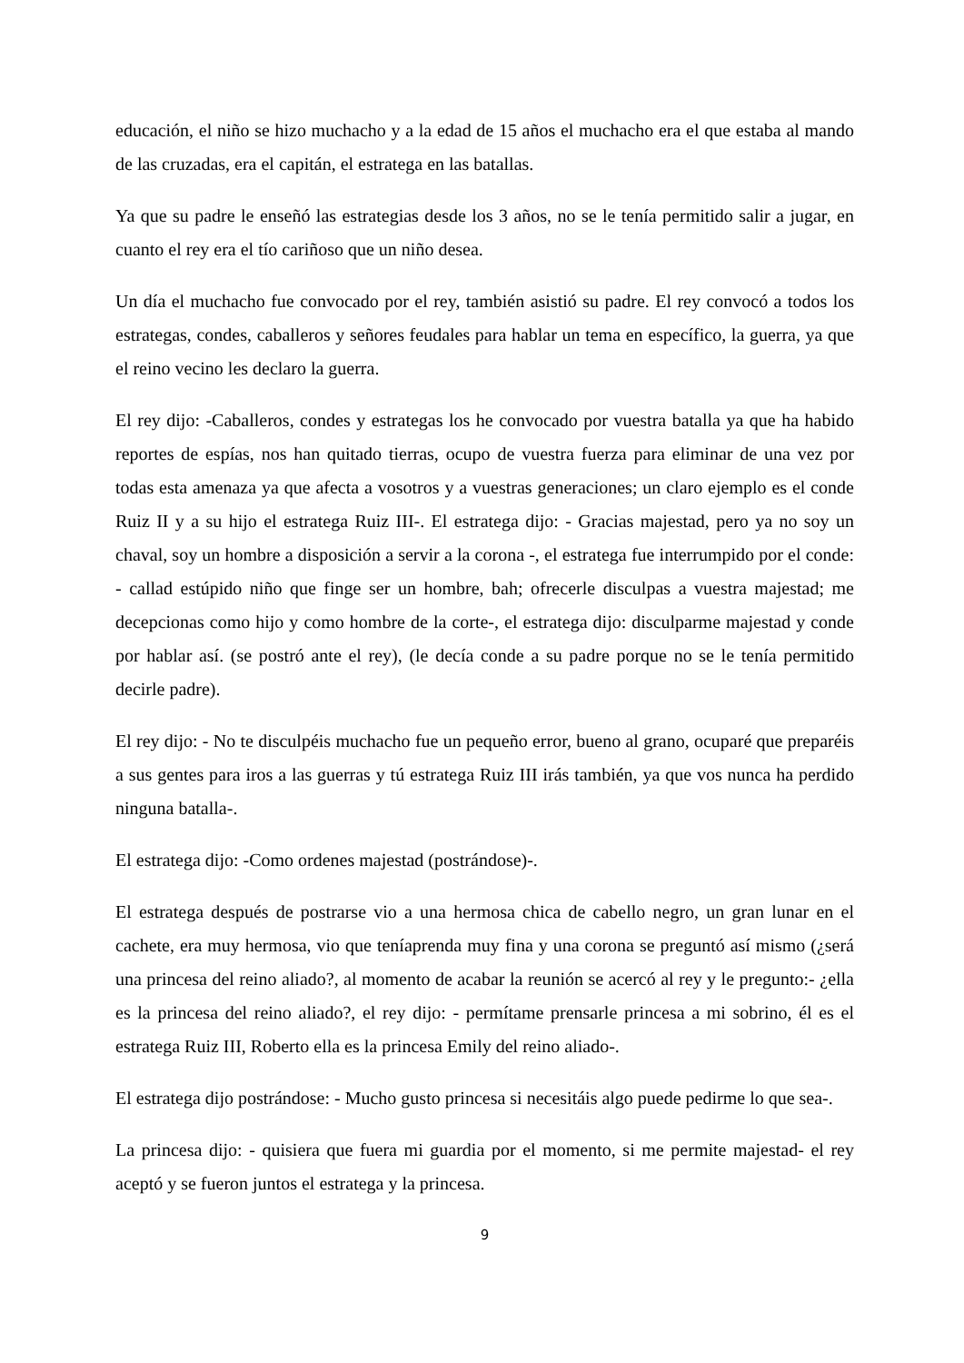educación, el niño se hizo muchacho y a la edad de 15 años el muchacho era el que estaba al mando de las cruzadas, era el capitán, el estratega en las batallas.
Ya que su padre le enseñó las estrategias desde los 3 años, no se le tenía permitido salir a jugar, en cuanto el rey era el tío cariñoso que un niño desea.
Un día el muchacho fue convocado por el rey, también asistió su padre. El rey convocó a todos los estrategas, condes, caballeros y señores feudales para hablar un tema en específico, la guerra, ya que el reino vecino les declaro la guerra.
El rey dijo: -Caballeros, condes y estrategas los he convocado por vuestra batalla ya que ha habido reportes de espías, nos han quitado tierras, ocupo de vuestra fuerza para eliminar de una vez por todas esta amenaza ya que afecta a vosotros y a vuestras generaciones; un claro ejemplo es el conde Ruiz II y a su hijo el estratega Ruiz III-. El estratega dijo: - Gracias majestad, pero ya no soy un chaval, soy un hombre a disposición a servir a la corona -, el estratega fue interrumpido por el conde: - callad estúpido niño que finge ser un hombre, bah; ofrecerle disculpas a vuestra majestad; me decepcionas como hijo y como hombre de la corte-, el estratega dijo: disculparme majestad y conde por hablar así. (se postró ante el rey), (le decía conde a su padre porque no se le tenía permitido decirle padre).
El rey dijo: - No te disculpéis muchacho fue un pequeño error, bueno al grano, ocuparé que preparéis a sus gentes para iros a las guerras y tú estratega Ruiz III irás también, ya que vos nunca ha perdido ninguna batalla-.
El estratega dijo: -Como ordenes majestad (postrándose)-.
El estratega después de postrarse vio a una hermosa chica de cabello negro, un gran lunar en el cachete, era muy hermosa, vio que teníaprenda muy fina y una corona se preguntó así mismo (¿será una princesa del reino aliado?, al momento de acabar la reunión se acercó al rey y le pregunto:- ¿ella es la princesa del reino aliado?, el rey dijo: - permítame prensarle princesa a mi sobrino, él es el estratega Ruiz III, Roberto ella es la princesa Emily del reino aliado-.
El estratega dijo postrándose: - Mucho gusto princesa si necesitáis algo puede pedirme lo que sea-.
La princesa dijo: - quisiera que fuera mi guardia por el momento, si me permite majestad- el rey aceptó y se fueron juntos el estratega y la princesa.
9